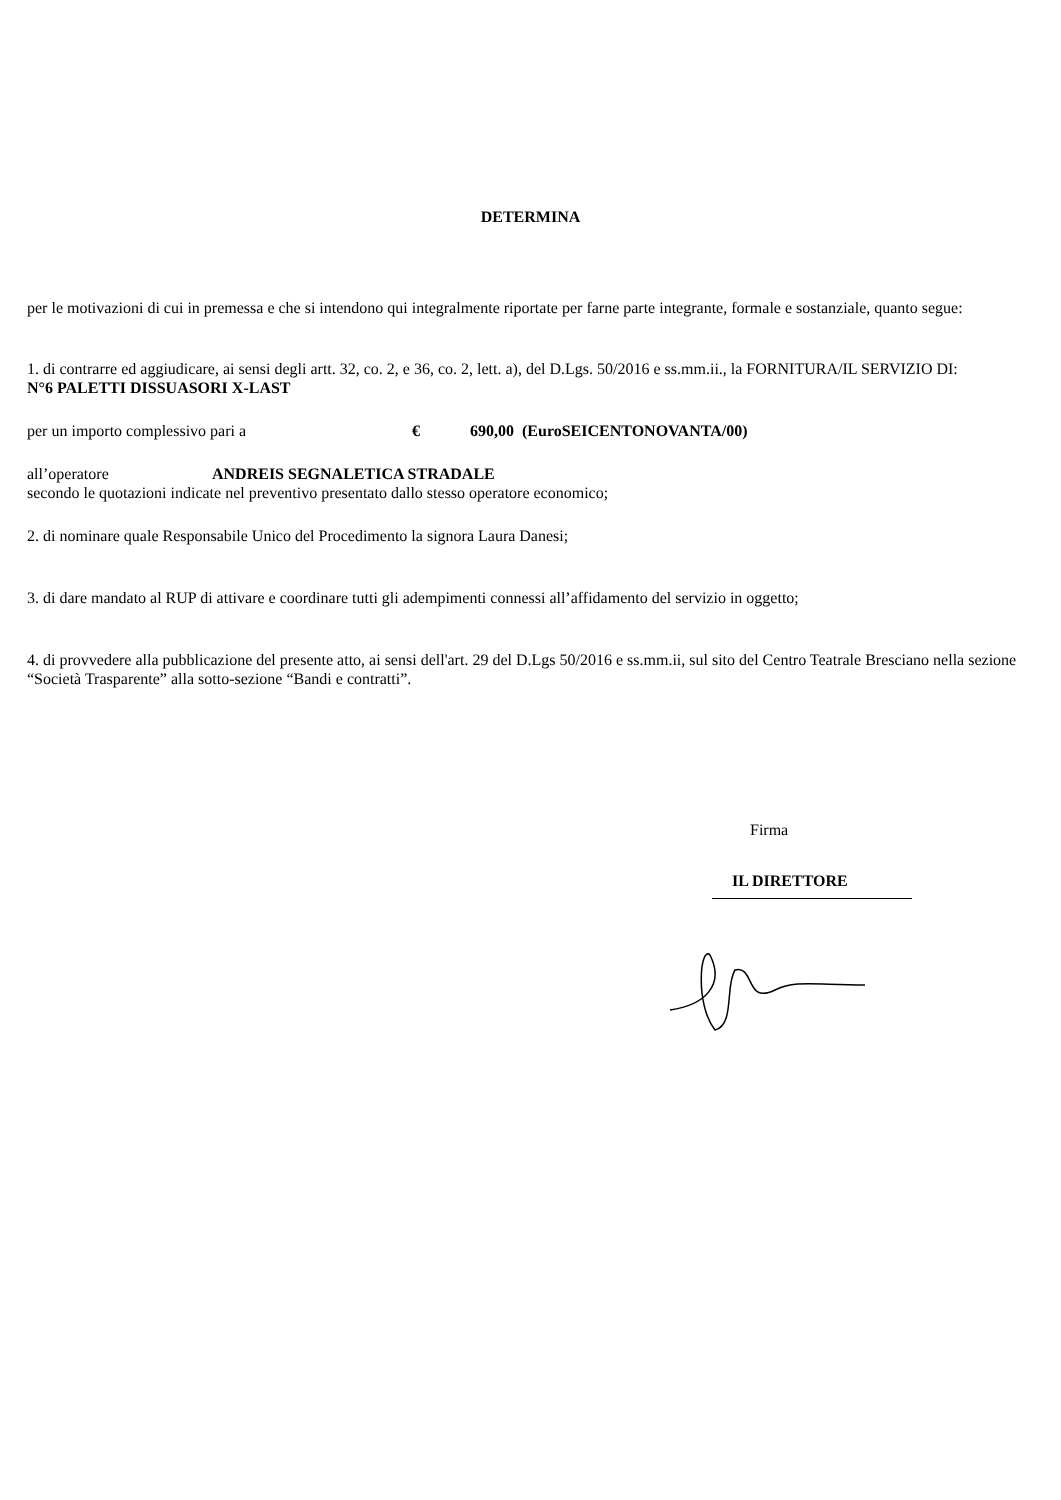DETERMINA
per le motivazioni di cui in premessa e che si intendono qui integralmente riportate per farne parte integrante, formale e sostanziale, quanto segue:
1. di contrarre ed aggiudicare, ai sensi degli artt. 32, co. 2, e 36, co. 2, lett. a), del D.Lgs. 50/2016 e ss.mm.ii., la FORNITURA/IL SERVIZIO DI:
N°6 PALETTI DISSUASORI X-LAST
per un importo complessivo pari a € 690,00 (EuroSEICENTONOVANTA/00)
all’operatore ANDREIS SEGNALETICA STRADALE
secondo le quotazioni indicate nel preventivo presentato dallo stesso operatore economico;
2. di nominare quale Responsabile Unico del Procedimento la signora Laura Danesi;
3. di dare mandato al RUP di attivare e coordinare tutti gli adempimenti connessi all’affidamento del servizio in oggetto;
4. di provvedere alla pubblicazione del presente atto, ai sensi dell'art. 29 del D.Lgs 50/2016 e ss.mm.ii, sul sito del Centro Teatrale Bresciano nella sezione “Società Trasparente” alla sotto-sezione “Bandi e contratti”.
Firma
IL DIRETTORE